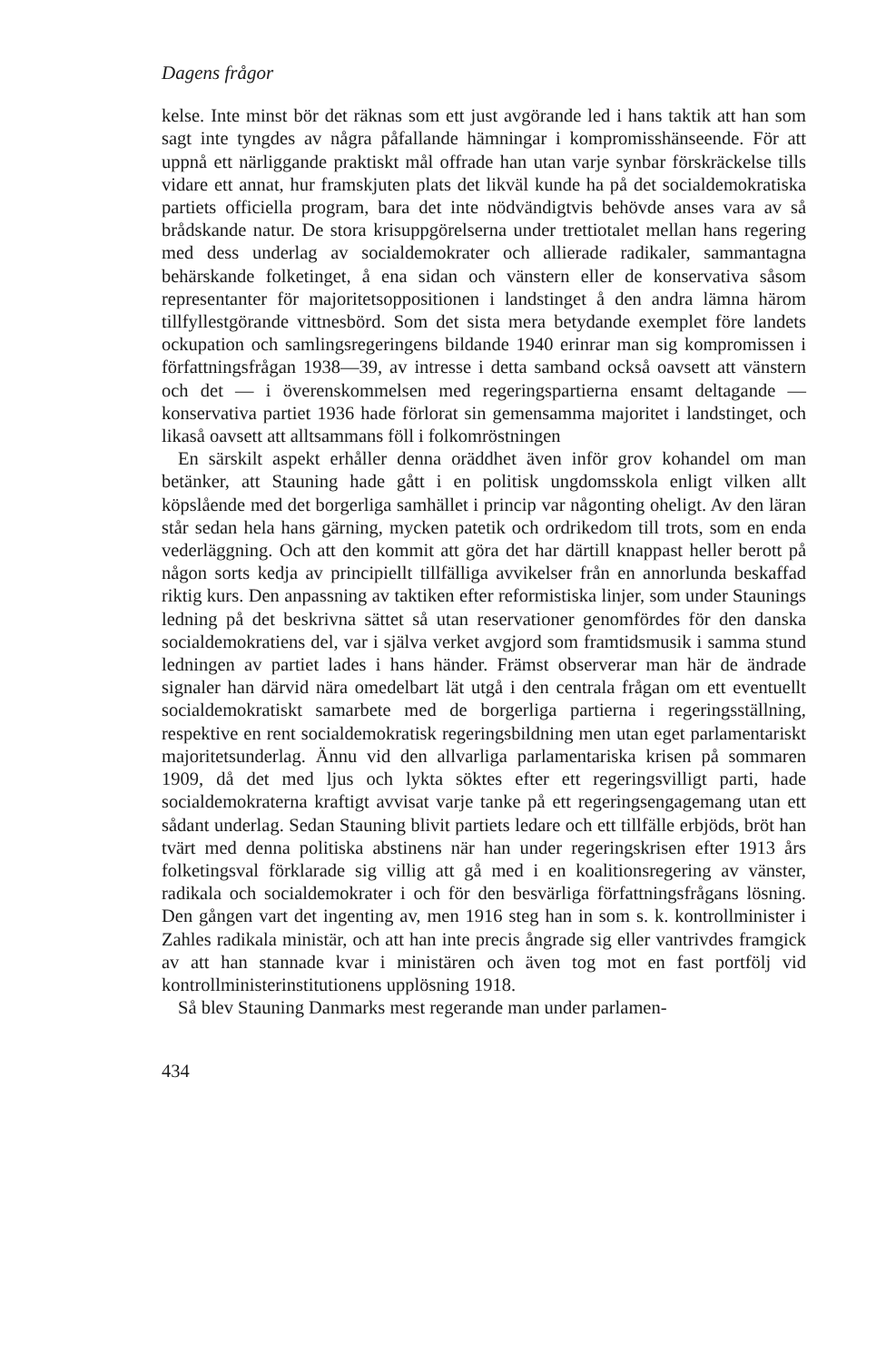Dagens frågor
kelse. Inte minst bör det räknas som ett just avgörande led i hans taktik att han som sagt inte tyngdes av några påfallande hämningar i kompromisshänseende. För att uppnå ett närliggande praktiskt mål offrade han utan varje synbar förskräckelse tills vidare ett annat, hur framskjuten plats det likväl kunde ha på det socialdemokratiska partiets officiella program, bara det inte nödvändigtvis behövde anses vara av så brådskande natur. De stora krisuppgörelserna under trettiotalet mellan hans regering med dess underlag av socialdemokrater och allierade radikaler, sammantagna behärskande folketinget, å ena sidan och vänstern eller de konservativa såsom representanter för majoritetsoppositionen i landstinget å den andra lämna härom tillfyllestgörande vittnesbörd. Som det sista mera betydande exemplet före landets ockupation och samlingsregeringens bildande 1940 erinrar man sig kompromissen i författningsfrågan 1938—39, av intresse i detta samband också oavsett att vänstern och det — i överenskommelsen med regeringspartierna ensamt deltagande — konservativa partiet 1936 hade förlorat sin gemensamma majoritet i landstinget, och likaså oavsett att alltsammans föll i folkomröstningen
En särskilt aspekt erhåller denna oräddhet även inför grov kohandel om man betänker, att Stauning hade gått i en politisk ungdomsskola enligt vilken allt köpslående med det borgerliga samhället i princip var någonting oheligt. Av den läran står sedan hela hans gärning, mycken patetik och ordrikedom till trots, som en enda vederläggning. Och att den kommit att göra det har därtill knappast heller berott på någon sorts kedja av principiellt tillfälliga avvikelser från en annorlunda beskaffad riktig kurs. Den anpassning av taktiken efter reformistiska linjer, som under Staunings ledning på det beskrivna sättet så utan reservationer genomfördes för den danska socialdemokratiens del, var i själva verket avgjord som framtidsmusik i samma stund ledningen av partiet lades i hans händer. Främst observerar man här de ändrade signaler han därvid nära omedelbart lät utgå i den centrala frågan om ett eventuellt socialdemokratiskt samarbete med de borgerliga partierna i regeringsställning, respektive en rent socialdemokratisk regeringsbildning men utan eget parlamentariskt majoritetsunderlag. Ännu vid den allvarliga parlamentariska krisen på sommaren 1909, då det med ljus och lykta söktes efter ett regeringsvilligt parti, hade socialdemokraterna kraftigt avvisat varje tanke på ett regeringsengagemang utan ett sådant underlag. Sedan Stauning blivit partiets ledare och ett tillfälle erbjöds, bröt han tvärt med denna politiska abstinens när han under regeringskrisen efter 1913 års folketingsval förklarade sig villig att gå med i en koalitionsregering av vänster, radikala och socialdemokrater i och för den besvärliga författningsfrågans lösning. Den gången vart det ingenting av, men 1916 steg han in som s. k. kontrollminister i Zahles radikala ministär, och att han inte precis ångrade sig eller vantrivdes framgick av att han stannade kvar i ministären och även tog mot en fast portfölj vid kontrollministerinstitutionens upplösning 1918.
Så blev Stauning Danmarks mest regerande man under parlamen-
434